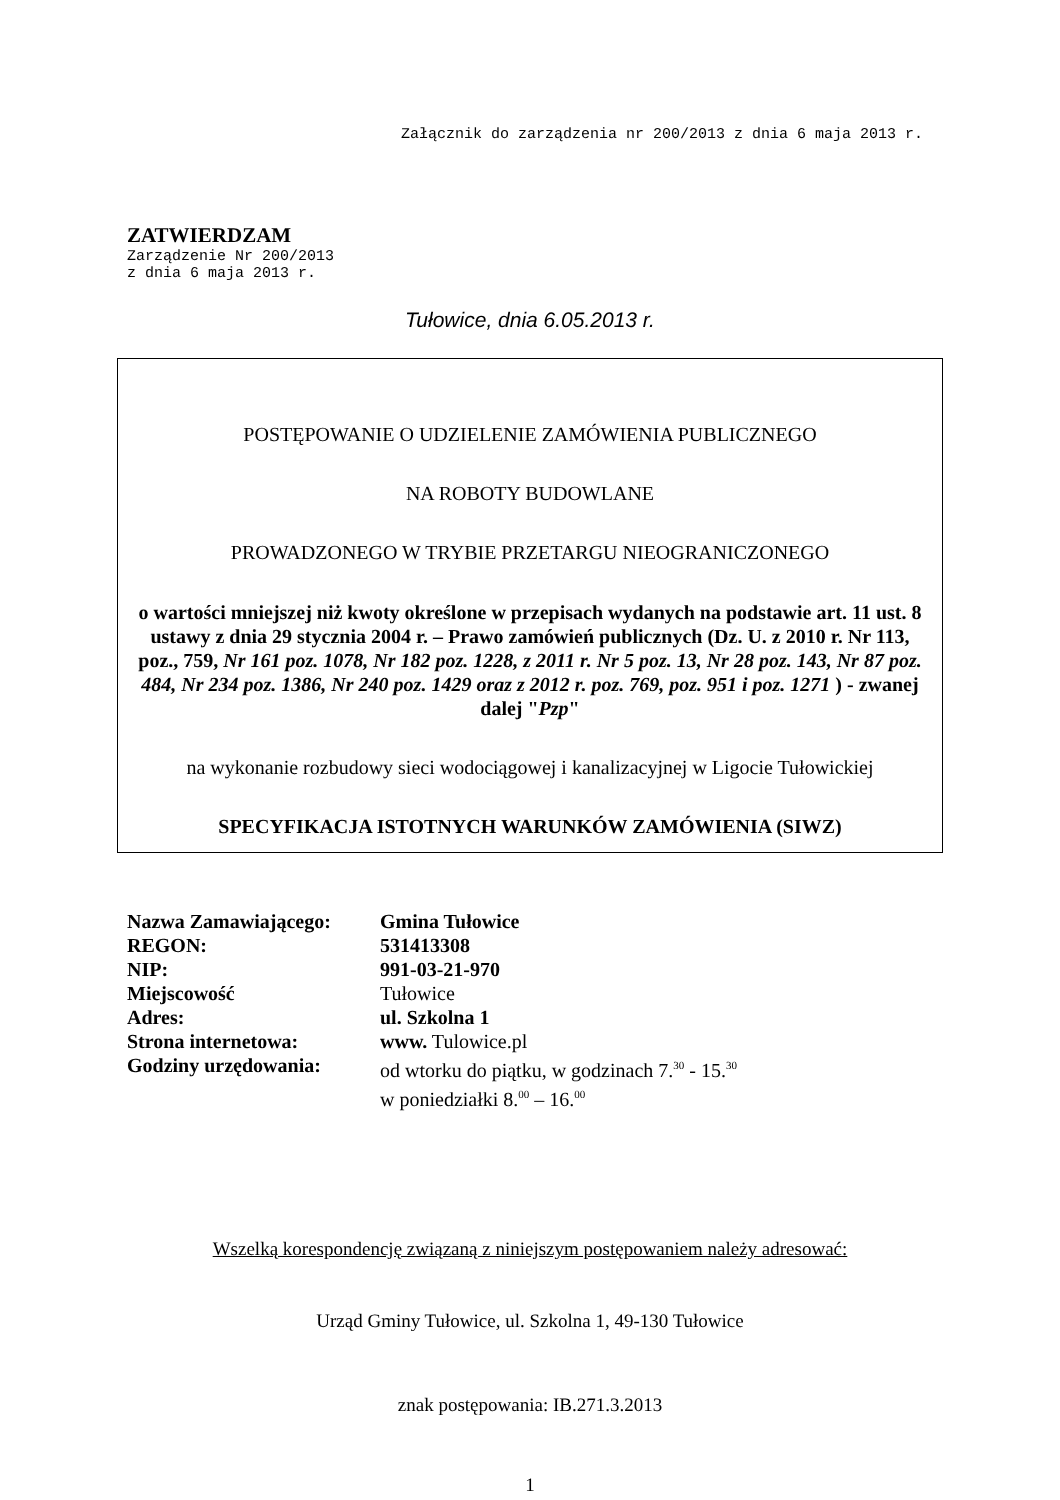Załącznik do zarządzenia nr 200/2013 z dnia 6 maja 2013 r.
ZATWIERDZAM
Zarządzenie Nr 200/2013
z dnia 6 maja 2013 r.
Tułowice, dnia 6.05.2013 r.
POSTĘPOWANIE O UDZIELENIE ZAMÓWIENIA PUBLICZNEGO
NA ROBOTY BUDOWLANE
PROWADZONEGO W TRYBIE PRZETARGU NIEOGRANICZONEGO
o wartości mniejszej niż kwoty określone w przepisach wydanych na podstawie art. 11 ust. 8 ustawy z dnia 29 stycznia 2004 r. – Prawo zamówień publicznych (Dz. U. z 2010 r. Nr 113, poz., 759, Nr 161 poz. 1078, Nr 182 poz. 1228, z 2011 r. Nr 5 poz. 13, Nr 28 poz. 143, Nr 87 poz. 484, Nr 234 poz. 1386, Nr 240 poz. 1429 oraz z 2012 r. poz. 769, poz. 951 i poz. 1271 ) - zwanej dalej "Pzp"
na wykonanie rozbudowy sieci wodociągowej i kanalizacyjnej w Ligocie Tułowickiej
SPECYFIKACJA ISTOTNYCH WARUNKÓW ZAMÓWIENIA (SIWZ)
| Nazwa Zamawiającego: | Gmina Tułowice |
| REGON: | 531413308 |
| NIP: | 991-03-21-970 |
| Miejscowość | Tułowice |
| Adres: | ul. Szkolna 1 |
| Strona internetowa: | www. Tulowice.pl |
| Godziny urzędowania: | od wtorku do piątku, w godzinach 7.<sup>30</sup> - 15.<sup>30</sup> w poniedziałki 8.<sup>00</sup> – 16.<sup>00</sup> |
Wszelką korespondencję związaną z niniejszym postępowaniem należy adresować:
Urząd Gminy Tułowice, ul. Szkolna 1, 49-130 Tułowice
znak postępowania: IB.271.3.2013
1